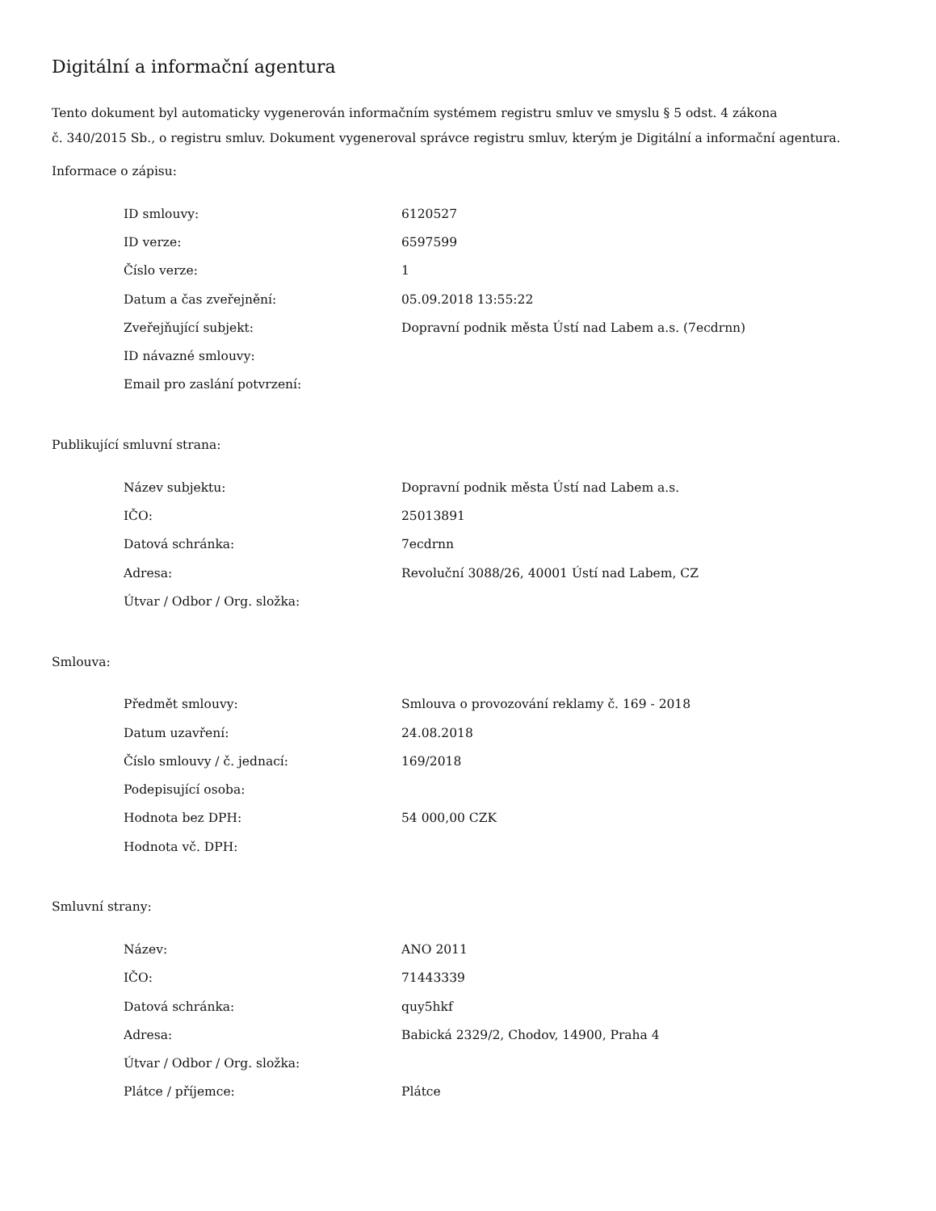Digitální a informační agentura
Tento dokument byl automaticky vygenerován informačním systémem registru smluv ve smyslu § 5 odst. 4 zákona
č. 340/2015 Sb., o registru smluv. Dokument vygeneroval správce registru smluv, kterým je Digitální a informační agentura.
Informace o zápisu:
| ID smlouvy: | 6120527 |
| ID verze: | 6597599 |
| Číslo verze: | 1 |
| Datum a čas zveřejnění: | 05.09.2018 13:55:22 |
| Zveřejňující subjekt: | Dopravní podnik města Ústí nad Labem a.s. (7ecdrnn) |
| ID návazné smlouvy: | |
| Email pro zaslání potvrzení: | |
Publikující smluvní strana:
| Název subjektu: | Dopravní podnik města Ústí nad Labem a.s. |
| IČO: | 25013891 |
| Datová schránka: | 7ecdrnn |
| Adresa: | Revoluční 3088/26, 40001 Ústí nad Labem, CZ |
| Útvar / Odbor / Org. složka: | |
Smlouva:
| Předmět smlouvy: | Smlouva o provozování reklamy č. 169 - 2018 |
| Datum uzavření: | 24.08.2018 |
| Číslo smlouvy / č. jednací: | 169/2018 |
| Podepisující osoba: | |
| Hodnota bez DPH: | 54 000,00 CZK |
| Hodnota vč. DPH: | |
Smluvní strany:
| Název: | ANO 2011 |
| IČO: | 71443339 |
| Datová schránka: | quy5hkf |
| Adresa: | Babická 2329/2, Chodov, 14900, Praha 4 |
| Útvar / Odbor / Org. složka: | |
| Plátce / příjemce: | Plátce |